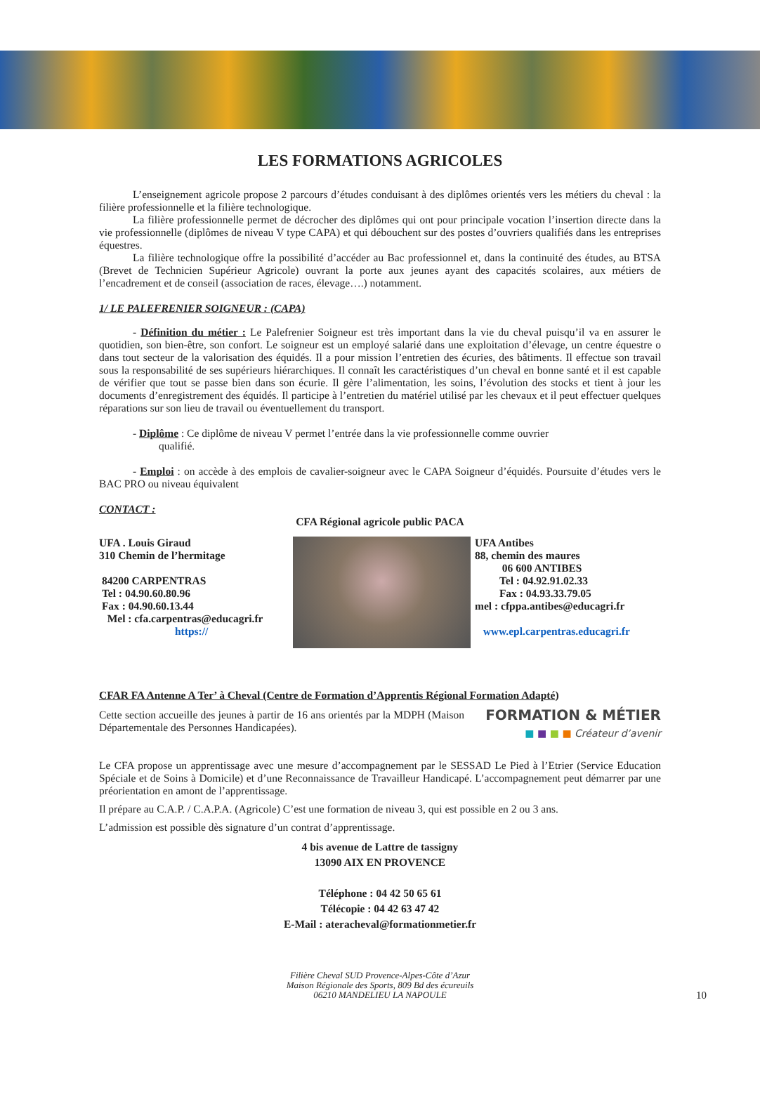LES FORMATIONS AGRICOLES
L’enseignement agricole propose 2 parcours d’études conduisant à des diplômes orientés vers les métiers du cheval : la filière professionnelle et la filière technologique.
La filière professionnelle permet de décrocher des diplômes qui ont pour principale vocation l’insertion directe dans la vie professionnelle (diplômes de niveau V type CAPA) et qui débouchent sur des postes d’ouvriers qualifiés dans les entreprises équestres.
La filière technologique offre la possibilité d’accéder au Bac professionnel et, dans la continuité des études, au BTSA (Brevet de Technicien Supérieur Agricole) ouvrant la porte aux jeunes ayant des capacités scolaires, aux métiers de l’encadrement et de conseil (association de races, élevage….) notamment.
1/ LE PALEFRENIER SOIGNEUR : (CAPA)
- Définition du métier : Le Palefrenier Soigneur est très important dans la vie du cheval puisqu’il va en assurer le quotidien, son bien-être, son confort. Le soigneur est un employé salarié dans une exploitation d’élevage, un centre équestre o dans tout secteur de la valorisation des équidés. Il a pour mission l’entretien des écuries, des bâtiments. Il effectue son travail sous la responsabilité de ses supérieurs hiérarchiques. Il connaît les caractéristiques d’un cheval en bonne santé et il est capable de vérifier que tout se passe bien dans son écurie. Il gère l’alimentation, les soins, l’évolution des stocks et tient à jour les documents d’enregistrement des équidés. Il participe à l’entretien du matériel utilisé par les chevaux et il peut effectuer quelques réparations sur son lieu de travail ou éventuellement du transport.
- Diplôme : Ce diplôme de niveau V permet l’entrée dans la vie professionnelle comme ouvrier
qualifié.
- Emploi : on accède à des emplois de cavalier-soigneur avec le CAPA Soigneur d’équidés. Poursuite d’études vers le BAC PRO ou niveau équivalent
CONTACT :
CFA Régional agricole public PACA
UFA . Louis Giraud
310 Chemin de l’hermitage
84200 CARPENTRAS
Tel : 04.90.60.80.96
Fax : 04.90.60.13.44
Mel : cfa.carpentras@educagri.fr
https://
UFA Antibes
88, chemin des maures
06 600 ANTIBES
Tel : 04.92.91.02.33
Fax : 04.93.33.79.05
mel : cfppa.antibes@educagri.fr
www.epl.carpentras.educagri.fr
CFAR FA Antenne A Ter’ à Cheval (Centre de Formation d’Apprentis Régional Formation Adapté)
Cette section accueille des jeunes à partir de 16 ans orientés par la MDPH (Maison Départementale des Personnes Handicapées).
FORMATION & MÉTIER
■ ■ ■ ■ Créateur d’avenir
Le CFA propose un apprentissage avec une mesure d’accompagnement par le SESSAD Le Pied à l’Etrier (Service Education Spéciale et de Soins à Domicile) et d’une Reconnaissance de Travailleur Handicapé. L’accompagnement peut démarrer par une préorientation en amont de l’apprentissage.
Il prépare au C.A.P. / C.A.P.A. (Agricole) C’est une formation de niveau 3, qui est possible en 2 ou 3 ans.
L’admission est possible dès signature d’un contrat d’apprentissage.
4 bis avenue de Lattre de tassigny
13090 AIX EN PROVENCE
Téléphone : 04 42 50 65 61
Télécopie : 04 42 63 47 42
E-Mail : ateracheval@formationmetier.fr
Filière Cheval SUD Provence-Alpes-Côte d’Azur
Maison Régionale des Sports, 809 Bd des écureuils
06210 MANDELIEU LA NAPOULE
10